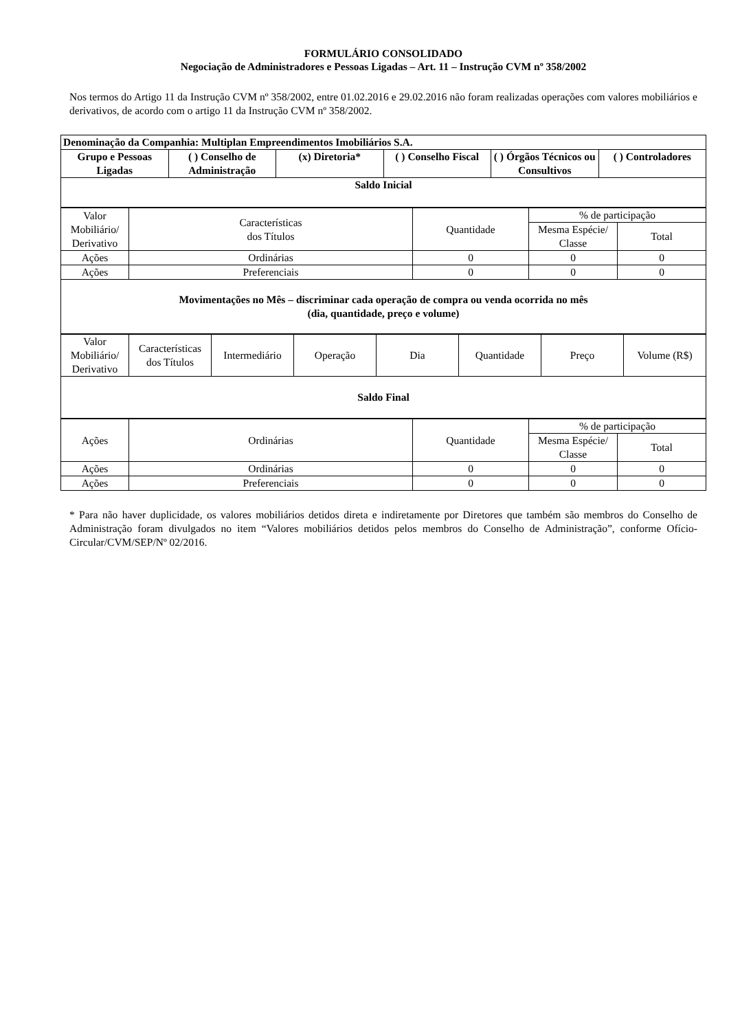FORMULÁRIO CONSOLIDADO
Negociação de Administradores e Pessoas Ligadas – Art. 11 – Instrução CVM nº 358/2002
Nos termos do Artigo 11 da Instrução CVM nº 358/2002, entre 01.02.2016 e 29.02.2016 não foram realizadas operações com valores mobiliários e derivativos, de acordo com o artigo 11 da Instrução CVM nº 358/2002.
| Denominação da Companhia: Multiplan Empreendimentos Imobiliários S.A. | | | | | |
| --- | --- | --- | --- | --- | --- |
| Grupo e Pessoas Ligadas | ( ) Conselho de Administração | (x) Diretoria* | ( ) Conselho Fiscal | ( ) Órgãos Técnicos ou Consultivos | ( ) Controladores |
| Saldo Inicial | | | | | |
| Valor Mobiliário/ Derivativo | Características dos Títulos | Quantidade | % de participação | |
| | | | Mesma Espécie/ Classe | Total |
| Ações | Ordinárias | 0 | 0 | 0 |
| Ações | Preferenciais | 0 | 0 | 0 |
| Movimentações no Mês – discriminar cada operação de compra ou venda ocorrida no mês (dia, quantidade, preço e volume) | | | | |
| Valor Mobiliário/ Derivativo | Características dos Títulos | Intermediário | Operação | Dia | Quantidade | Preço | Volume (R$) |
| Saldo Final | | | | | | | |
| Ações | Ordinárias | Quantidade | % de participação | |
| | | | Mesma Espécie/ Classe | Total |
| Ações | Ordinárias | 0 | 0 | 0 |
| Ações | Preferenciais | 0 | 0 | 0 |
* Para não haver duplicidade, os valores mobiliários detidos direta e indiretamente por Diretores que também são membros do Conselho de Administração foram divulgados no item “Valores mobiliários detidos pelos membros do Conselho de Administração”, conforme Ofício-Circular/CVM/SEP/Nº 02/2016.